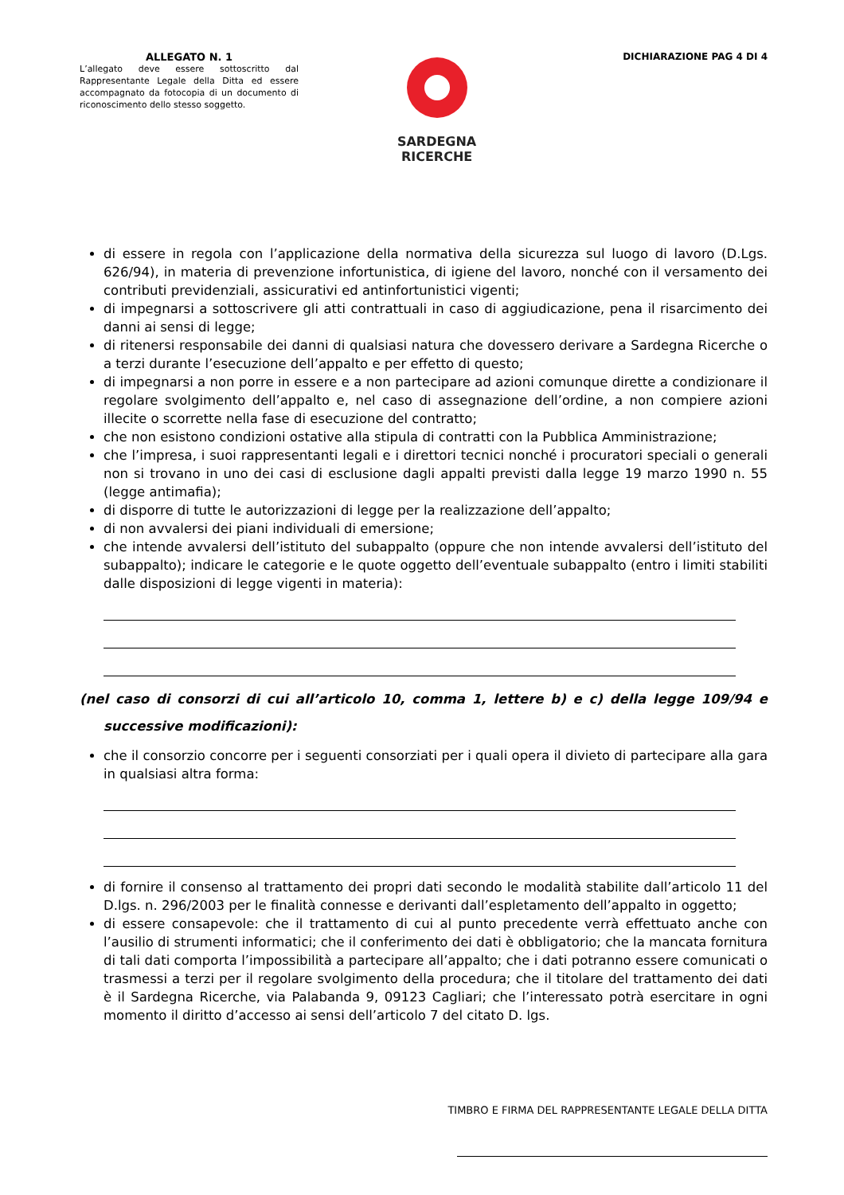ALLEGATO N. 1
L’allegato deve essere sottoscritto dal Rappresentante Legale della Ditta ed essere accompagnato da fotocopia di un documento di riconoscimento dello stesso soggetto.
SARDEGNA
RICERCHE
DICHIARAZIONE PAG 4 DI 4
di essere in regola con l’applicazione della normativa della sicurezza sul luogo di lavoro (D.Lgs. 626/94), in materia di prevenzione infortunistica, di igiene del lavoro, nonché con il versamento dei contributi previdenziali, assicurativi ed antinfortunistici vigenti;
di impegnarsi a sottoscrivere gli atti contrattuali in caso di aggiudicazione, pena il risarcimento dei danni ai sensi di legge;
di ritenersi responsabile dei danni di qualsiasi natura che dovessero derivare a Sardegna Ricerche o a terzi durante l’esecuzione dell’appalto e per effetto di questo;
di impegnarsi a non porre in essere e a non partecipare ad azioni comunque dirette a condizionare il regolare svolgimento dell’appalto e, nel caso di assegnazione dell’ordine, a non compiere azioni illecite o scorrette nella fase di esecuzione del contratto;
che non esistono condizioni ostative alla stipula di contratti con la Pubblica Amministrazione;
che l’impresa, i suoi rappresentanti legali e i direttori tecnici nonché i procuratori speciali o generali non si trovano in uno dei casi di esclusione dagli appalti previsti dalla legge 19 marzo 1990 n. 55 (legge antimafia);
di disporre di tutte le autorizzazioni di legge per la realizzazione dell’appalto;
di non avvalersi dei piani individuali di emersione;
che intende avvalersi dell’istituto del subappalto (oppure che non intende avvalersi dell’istituto del subappalto); indicare le categorie e le quote oggetto dell’eventuale subappalto (entro i limiti stabiliti dalle disposizioni di legge vigenti in materia):
(nel caso di consorzi di cui all’articolo 10, comma 1, lettere b) e c) della legge 109/94 e successive modificazioni):
che il consorzio concorre per i seguenti consorziati per i quali opera il divieto di partecipare alla gara in qualsiasi altra forma:
di fornire il consenso al trattamento dei propri dati secondo le modalità stabilite dall’articolo 11 del D.lgs. n. 296/2003 per le finalità connesse e derivanti dall’espletamento dell’appalto in oggetto;
di essere consapevole: che il trattamento di cui al punto precedente verrà effettuato anche con l’ausilio di strumenti informatici; che il conferimento dei dati è obbligatorio; che la mancata fornitura di tali dati comporta l’impossibilità a partecipare all’appalto; che i dati potranno essere comunicati o trasmessi a terzi per il regolare svolgimento della procedura; che il titolare del trattamento dei dati è il Sardegna Ricerche, via Palabanda 9, 09123 Cagliari; che l’interessato potrà esercitare in ogni momento il diritto d’accesso ai sensi dell’articolo 7 del citato D. lgs.
TIMBRO E FIRMA DEL RAPPRESENTANTE LEGALE DELLA DITTA